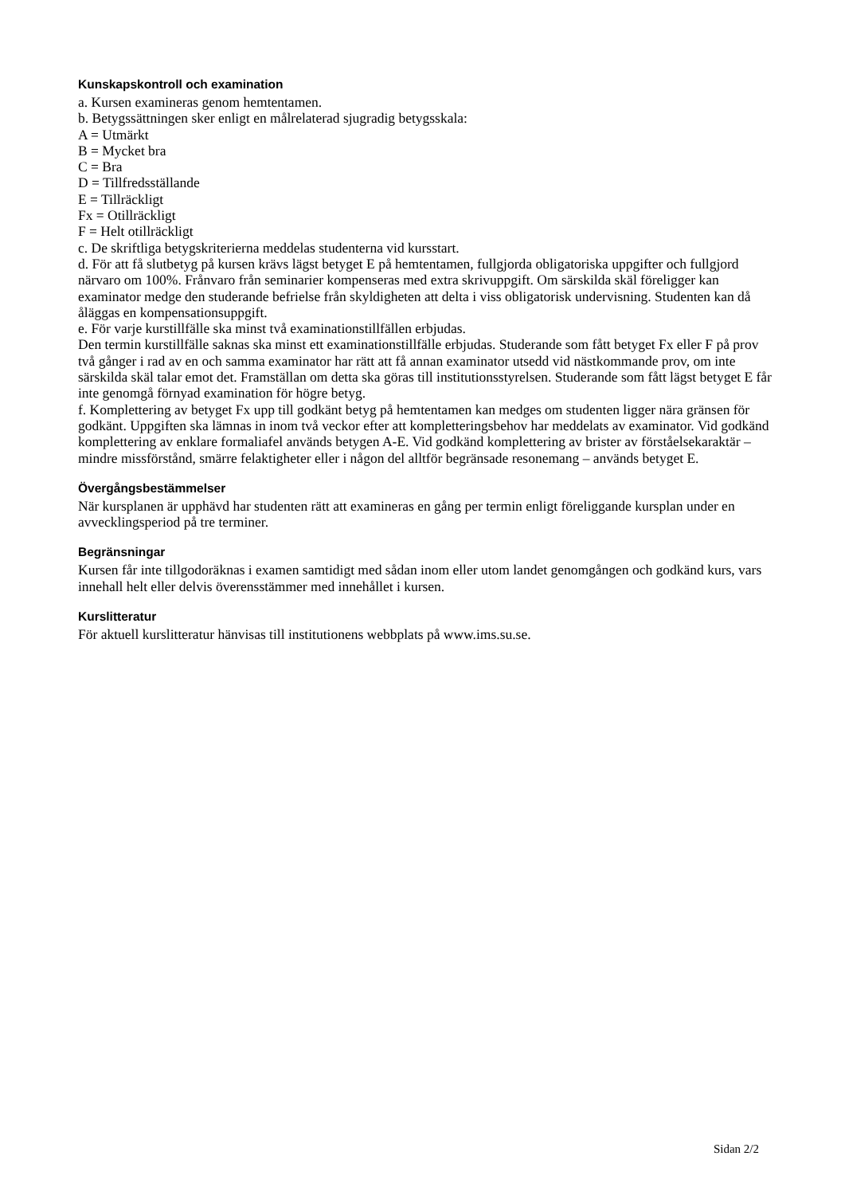Kunskapskontroll och examination
a. Kursen examineras genom hemtentamen.
b. Betygssättningen sker enligt en målrelaterad sjugradig betygsskala:
A = Utmärkt
B = Mycket bra
C = Bra
D = Tillfredsställande
E = Tillräckligt
Fx = Otillräckligt
F = Helt otillräckligt
c. De skriftliga betygskriterierna meddelas studenterna vid kursstart.
d. För att få slutbetyg på kursen krävs lägst betyget E på hemtentamen, fullgjorda obligatoriska uppgifter och fullgjord närvaro om 100%. Frånvaro från seminarier kompenseras med extra skrivuppgift. Om särskilda skäl föreligger kan examinator medge den studerande befrielse från skyldigheten att delta i viss obligatorisk undervisning. Studenten kan då åläggas en kompensationsuppgift.
e. För varje kurstillfälle ska minst två examinationstillfällen erbjudas.
Den termin kurstillfälle saknas ska minst ett examinationstillfälle erbjudas. Studerande som fått betyget Fx eller F på prov två gånger i rad av en och samma examinator har rätt att få annan examinator utsedd vid nästkommande prov, om inte särskilda skäl talar emot det. Framställan om detta ska göras till institutionsstyrelsen. Studerande som fått lägst betyget E får inte genomgå förnyad examination för högre betyg.
f. Komplettering av betyget Fx upp till godkänt betyg på hemtentamen kan medges om studenten ligger nära gränsen för godkänt. Uppgiften ska lämnas in inom två veckor efter att kompletteringsbehov har meddelats av examinator. Vid godkänd komplettering av enklare formaliafel används betygen A-E. Vid godkänd komplettering av brister av förståelsekaraktär – mindre missförstånd, smärre felaktigheter eller i någon del alltför begränsade resonemang – används betyget E.
Övergångsbestämmelser
När kursplanen är upphävd har studenten rätt att examineras en gång per termin enligt föreliggande kursplan under en avvecklingsperiod på tre terminer.
Begränsningar
Kursen får inte tillgodoräknas i examen samtidigt med sådan inom eller utom landet genomgången och godkänd kurs, vars innehall helt eller delvis överensstämmer med innehållet i kursen.
Kurslitteratur
För aktuell kurslitteratur hänvisas till institutionens webbplats på www.ims.su.se.
Sidan 2/2